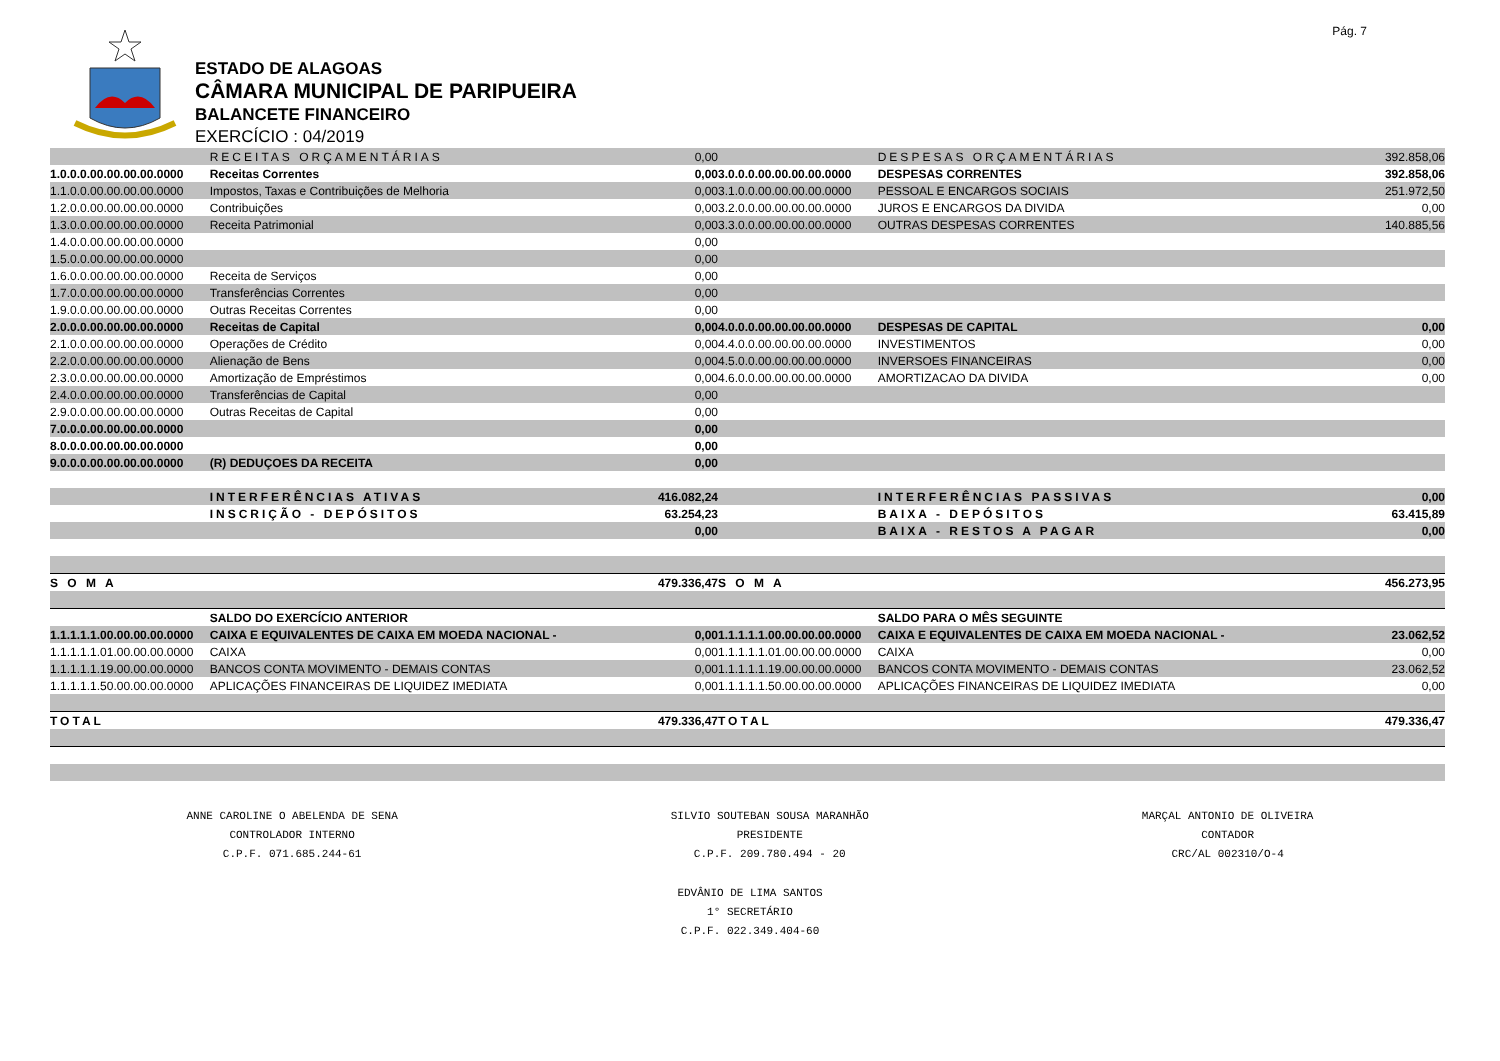Pág. 7
ESTADO DE ALAGOAS
CÂMARA MUNICIPAL DE PARIPUEIRA
BALANCETE FINANCEIRO
EXERCÍCIO : 04/2019
| | RECEITAS ORÇAMENTÁRIAS | 0,00 | | DESPESAS ORÇAMENTÁRIAS | 392.858,06 |
| 1.0.0.0.00.00.00.00.0000 | Receitas Correntes | 0,00 | 3.0.0.0.00.00.00.00.0000 | DESPESAS CORRENTES | 392.858,06 |
| 1.1.0.0.00.00.00.00.0000 | Impostos, Taxas e Contribuições de Melhoria | 0,00 | 3.1.0.0.00.00.00.00.0000 | PESSOAL E ENCARGOS SOCIAIS | 251.972,50 |
| 1.2.0.0.00.00.00.00.0000 | Contribuições | 0,00 | 3.2.0.0.00.00.00.00.0000 | JUROS E ENCARGOS DA DIVIDA | 0,00 |
| 1.3.0.0.00.00.00.00.0000 | Receita Patrimonial | 0,00 | 3.3.0.0.00.00.00.00.0000 | OUTRAS DESPESAS CORRENTES | 140.885,56 |
| 1.4.0.0.00.00.00.00.0000 | | 0,00 | | | |
| 1.5.0.0.00.00.00.00.0000 | | 0,00 | | | |
| 1.6.0.0.00.00.00.00.0000 | Receita de Serviços | 0,00 | | | |
| 1.7.0.0.00.00.00.00.0000 | Transferências Correntes | 0,00 | | | |
| 1.9.0.0.00.00.00.00.0000 | Outras Receitas Correntes | 0,00 | | | |
| 2.0.0.0.00.00.00.00.0000 | Receitas de Capital | 0,00 | 4.0.0.0.00.00.00.00.0000 | DESPESAS DE CAPITAL | 0,00 |
| 2.1.0.0.00.00.00.00.0000 | Operações de Crédito | 0,00 | 4.4.0.0.00.00.00.00.0000 | INVESTIMENTOS | 0,00 |
| 2.2.0.0.00.00.00.00.0000 | Alienação de Bens | 0,00 | 4.5.0.0.00.00.00.00.0000 | INVERSOES FINANCEIRAS | 0,00 |
| 2.3.0.0.00.00.00.00.0000 | Amortização de Empréstimos | 0,00 | 4.6.0.0.00.00.00.00.0000 | AMORTIZACAO DA DIVIDA | 0,00 |
| 2.4.0.0.00.00.00.00.0000 | Transferências de Capital | 0,00 | | | |
| 2.9.0.0.00.00.00.00.0000 | Outras Receitas de Capital | 0,00 | | | |
| 7.0.0.0.00.00.00.00.0000 | | 0,00 | | | |
| 8.0.0.0.00.00.00.00.0000 | | 0,00 | | | |
| 9.0.0.0.00.00.00.00.0000 | (R) DEDUÇOES DA RECEITA | 0,00 | | | |
| | INTERFERÊNCIAS ATIVAS | 416.082,24 | | INTERFERÊNCIAS PASSIVAS | 0,00 |
| | INSCRIÇÃO - DEPÓSITOS | 63.254,23 | | BAIXA - DEPÓSITOS | 63.415,89 |
| | | 0,00 | | BAIXA - RESTOS A PAGAR | 0,00 |
| S O M A | | 479.336,47 | S O M A | | 456.273,95 |
| | SALDO DO EXERCÍCIO ANTERIOR | | | SALDO PARA O MÊS SEGUINTE | |
| 1.1.1.1.1.00.00.00.00.0000 | CAIXA E EQUIVALENTES DE CAIXA EM MOEDA NACIONAL - | 0,00 | 1.1.1.1.1.00.00.00.00.0000 | CAIXA E EQUIVALENTES DE CAIXA EM MOEDA NACIONAL - | 23.062,52 |
| 1.1.1.1.1.01.00.00.00.0000 | CAIXA | 0,00 | 1.1.1.1.1.01.00.00.00.0000 | CAIXA | 0,00 |
| 1.1.1.1.1.19.00.00.00.0000 | BANCOS CONTA MOVIMENTO - DEMAIS CONTAS | 0,00 | 1.1.1.1.1.19.00.00.00.0000 | BANCOS CONTA MOVIMENTO - DEMAIS CONTAS | 23.062,52 |
| 1.1.1.1.1.50.00.00.00.0000 | APLICAÇÕES FINANCEIRAS DE LIQUIDEZ IMEDIATA | 0,00 | 1.1.1.1.1.50.00.00.00.0000 | APLICAÇÕES FINANCEIRAS DE LIQUIDEZ IMEDIATA | 0,00 |
| TOTAL | | 479.336,47 | TOTAL | | 479.336,47 |
ANNE CAROLINE O ABELENDA DE SENA
CONTROLADOR INTERNO
C.P.F. 071.685.244-61
SILVIO SOUTEBAN SOUSA MARANHÃO
PRESIDENTE
C.P.F. 209.780.494 - 20
MARÇAL ANTONIO DE OLIVEIRA
CONTADOR
CRC/AL 002310/O-4
EDVÂNIO DE LIMA SANTOS
1° SECRETÁRIO
C.P.F. 022.349.404-60